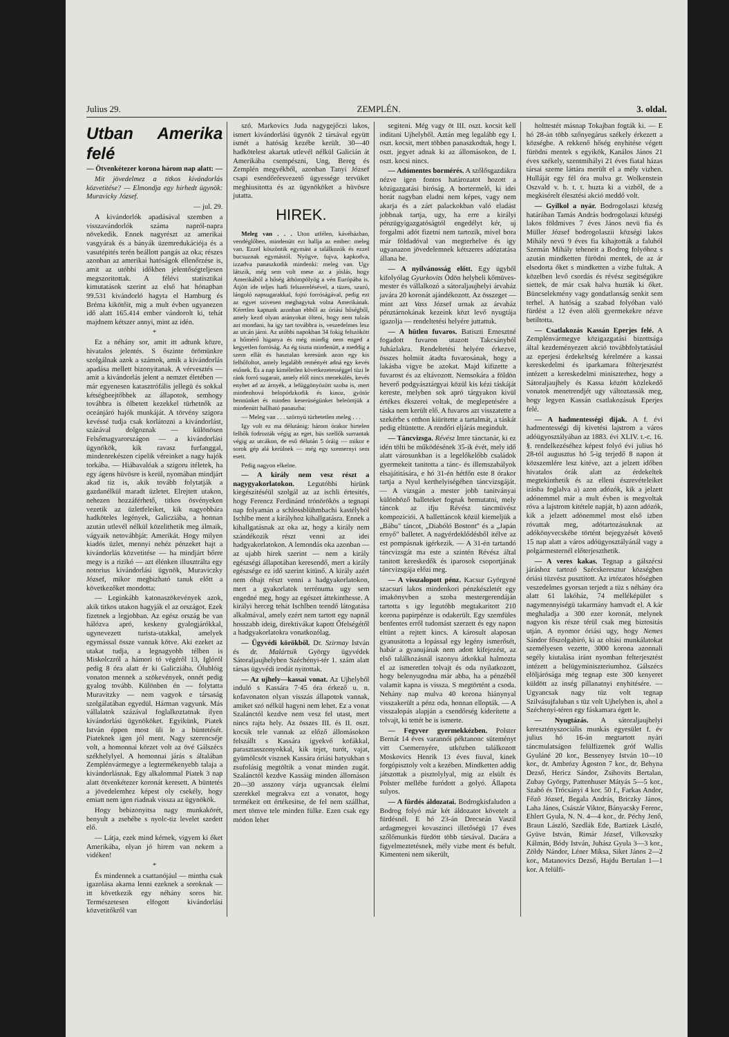Julius 29. ZEMPLÉN. 3. oldal.
Utban Amerika felé
— Ötvenkétezer korona három nap alatt: —
Mit jövedelmez a titkos kivándorlás közvetitése? — Elmondja egy hirhedt ügynök: Muravicky József.
— jul. 29.
A kivándorlók apadásával szemben a visszavándorlók száma napról-napra növekedik. Ennek nagyrészt az amerikai vasgyárak és a bányák üzemredukációja és a vasutépités terén beállott pangás az oka; részes azonban az amerikai hatóságok ellenőrzése is, amit az utóbbi időkben jelentőségteljesen megszoritottak. A félévi statisztikai kimutatások szerint az első hat hónapban 99.531 kivándorló hagyta el Hamburg és Bréma kikötőit, mig a mult évben ugyanezen idő alatt 165.414 ember vándorolt ki, tehát majdnem kétszer annyi, mint az idén.
*
Ez a néhány sor, amit itt adtunk közre, hivatalos jelentés. S őszinte örömünkre szolgálnak azok a számok, amik a kivándorlás apadása mellett bizonyitanak. A vérvesztés — amit a kivándorlás jelent a nemzet életében — már egyenesen katasztrófális jellegü és sokkal kétségbeejtőbbek az állapotok, semhogy továbbra is ölbetett kezekkel türhetnők az oceánjáró hajók munkáját. A törvény szigora kevéssé tudja csak korlátozni a kivándorlást, százával dolgoznak — különösen Felsőmagyarországon — a kivándorlási ügynökök, kik ravasz furfanggal, mindenrekészen cipelik véreinket a nagy hajók torkába. — Hiábavalóak a szigoru itéletek, ha egy ágens hüvösre is kerül, nyomában mindjárt akad tiz is, akik tovább folytatják a gazdanélkül maradt üzletet. Elrejtett utakon, nehezen hozzáférhető, titkos ösvényeken vezetik az üzletfeleiket, kik nagyobbára hadköteles legények, Galicziába, a honnan azután utlevél nélkül közelithetik meg álmaik, vágyaik netovábbját: Amerikát. Hogy milyen kiadós üzlet, mennyi nehéz pénzeket hajt a kivándorlás közvetitése — ha mindjárt bőrre megy is a rizikó — azt élénken illusztrálta egy notorius kivándorlási ügynök, Muraviczky József, mikor megbizható tanuk előtt a következőket mondotta:
— Leginkább katonaszökevények azok, akik titkos utakon hagyják el az országot. Ezek fizetnek a legjobban. Az egész ország be van hálózva apró, keskeny gyalogjárókkal, ugynevezett turista-utakkal, amelyek egymással össze vannak kötve. Aki ezeket az utakat tudja, a legnagyobb télben is Miskolczról a hámori tó végéről 13, Iglóról pedig 8 óra alatt ér ki Galicziába. Ólublóig vonaton mennek a szökevények, onnét pedig gyalog tovább. Különben én — folytatta Muravitzky — nem vagyok e társaság szolgálatában egyedül. Hárman vagyunk. Más vállalatok százával foglalkoztatnak ilyen kivándorlási ügynököket. Egyikünk, Piatek István éppen most üli le a büntetését. Piateknek igen jól ment. Nagy szerencséje volt, a homonnai körzet volt az övé Gálszécs székhelylyel. A homonnai járás s általában Zemplénvármegye a legtermékenyebb talaja a kivándorlásnak. Egy alkalommal Piatek 3 nap alatt ötvenkétezer koronát keresett. A büntetés a jövedelemhez képest oly csekély, hogy emiatt nem igen riadnak vissza az ügynökök.
Hogy bebizonyitsa nagy munkakörét, benyult a zsebébe s nyolc-tiz levelet szedett elő.
— Látja, ezek mind kérnek, vigyem ki őket Amerikába, olyan jó hirem van nekem a vidéken!
*
És mindennek a csattanójául — mintha csak igazolása akarna lenni ezeknek a soroknak — itt következik egy néhány soros hir. Természetesen elfogott kivándorlási közvetitőkről van
szó. Markovics Juda nagygejőczi lakos, ismert kivándorlási ügynök 2 társával együtt ismét a hatóság kezébe került. 30—40 hadkötelest akartak utlevél nélkül Galicián át Amerikába csempészni, Ung, Bereg és Zemplén megyékből, azonban Tanyi József csapi esendőrőrsvezető ügyessége tervüket meghiusitotta és az ügynököket a hüvösre jutatta.
HIREK.
Meleg van . . . Uton utfélen, kávéházban, vendéglőben, mindenütt ezt hallja az ember: meleg van. Ezzel köszöntik egymást a találkozók és ezzel bucsuznak egymástól. Nyögve, fujva, kapkodva, izzadva panaszkodik mindenki: meleg van. Ugy látszik, még sem volt mese az a jóslás, hogy Amerikából a hőség áthömpölyög a vén Európába is. Átjött ide teljes hadi felszerelésével, a tüzes, szuró, lángoló napsugarakkal, fojtó forróságával, pedig ezt az egyet szivesen meghagytuk volna Amerikának. Kéretlen kaptunk azonban ebből az óriási hőségből, amely kezd olyan arányokat ölteni, hogy nem tulzás azt mondani, ha igy tart továbbra is, veszedelmes lesz az utcán járni. Az utóbbi napokban 34 fokig felszökött a hőmérő higanya és még mindig nem enged a kegyetlen forróság. Az ég tiszta mindenütt, a meddig a szem ellát és hasztalan keresünk azon egy kis felhőfoltot, amely legalább reményét adná egy kevés esőnek. És a nap kiméletlen következetességgel tüzi le ránk forró sugarait, amely elől nincs menekülés, kevés enyhet ad az árnyék, a lefüggönyözött szoba is, mert mindenhová belopódzkodik és kinoz, gyötör bennünket és minden keserüségünket beleöntjük a mindenütt hallható panaszba:
— Meleg van . . . szörnyü türhetetlen meleg . . .
Igy volt ez ma délutánig: három órakor hirtelen felhők fodrozták végig az eget, hüs szellők surrantak végig az utcákon, de eső délután 5 óráig — mikor e sorok gép alá kerülnek — még egy szemernyi sem esett.
Pedig nagyon elkelne.
— A király nem vesz részt a nagygyakorlatokon. Legutóbbi hirünk kiegészitéséül szolgál az az ischli értesités, hogy Ferencz Ferdinánd trónörökös a tegnapi nap folyamán a schlossblühmbachi kastélyból Ischlbe ment a királyhoz kihallgatásra. Ennek a kihallgatásnak az oka az, hogy a király nem szándékozik részt venni az idei hadgyakorlatokon. A lemondás oka azonban — az ujabb hirek szerint — nem a király egészségi állapotában keresendő, mert a király egészsége ez idő szerint kitünő. A király azért nem óhajt részt venni a hadgyakorlatokon, mert a gyakorlatok terrénuma ugy sem engedné meg, hogy az egészet áttekinthesse. A királyi herceg tehát Ischlben teendő látogatása alkalmával, amely ezért nem tartott egy napnál hosszabb ideig, direktivákat kapott Őfelségétől a hadgyakorlatokra vonatkozólag.
— Ügyvédi körökből. Dr. Szirmay István és dr. Malártsik György ügyvédek Sátoraljaujhelyben Széchényi-tér 1. szám alatt társas ügyvédi irodát nyitottak.
— Az ujhely—kassai vonat. Az Ujhelyből induló s Kassára 7·45 óra érkező u. n. kofavonaton olyan visszás állapotok vannak, amiket szó nélkül hagyni nem lehet. Ez a vonat Szalánctól kezdve nem vesz fel utast, mert nincs rajta hely. Az összes III. és II. oszt. kocsik tele vannak az előző állomásokon felszállt s Kassára igyekvő kofákkal, parasztasszonyokkal, kik tejet, turót, vajat, gyümölcsöt visznek Kassára óriási batyukban s zsufolásig megtöltik a vonat minden zugát. Szalánctól kezdve Kassáig minden állomáson 20—30 asszony várja ugyancsak élelmi szerekkel megrakva ezt a vonatot, hogy termékeit ott értékesitse, de fel nem szállhat, mert tömve tele minden fülke. Ezen csak egy módon lehet
segiteni. Még vagy öt III. oszt. kocsit kell inditani Ujhelyből. Aztán meg legalább egy I. oszt. kocsit, mert többen panaszkodtak, hogy I. oszt. jegyet adnak ki az állomásokon, de I. oszt. kocsi nincs.
— Adómentes bormérés. A szőlősgazdákra nézve igen fontos határozatot hozott a közigazgatási biróság. A bortermelő, ki idei borát nagyban eladni nem képes, vagy nem akarja és a zárt palackokban való eladást jobbnak tartja, ugy, ha erre a királyi pénzügyigazgatóságtól engedélyt kér, uj forgalmi adót fizetni nem tartozik, mivel bora már földadóval van megterhelve és igy ugyanazon jövedelemnek kétszeres adóztatása állana be.
— A nyilvánosság előtt. Egy ügyből kifolyólag Gyurkovits Ödön helybeli kőmüves-mester és vállalkozó a sátoraljaujhelyi árvaház javára 20 koronát ajándékozott. Az összeget — mint azt Vass József urnak az árvaház pénztárnokának kezeink közt levő nyugtája igazolja — rendeltetési helyére juttattuk.
— A hütlen fuvaros. Batiszti Ernesztné fogadott fuvaron utazott Takcsányból Juházlakra. Rendeltetési helyére érkezve, összes holmiit átadta fuvarosának, hogy a lakásba vigye be azokat. Majd kifizette a fuvarost és az eltávozott. Nemsokára a földön heverő podgyásztárgyai közül kis kézi táskáját kereste, melyben sok apró tárgyakon kivül értékes ékszerei voltak, de meglepetésére a táska nem került elő. A fuvaros azt visszatette a szekérbe s otthon kiüritette a tartalmát, a táskát pedig eltüntette. A rendőri eljárás megindult.
— Táncvizsga. Révész Imre tánctanár, ki ez idén tölti be működésének 35-ik évét, mely idő alatt városunkban is a legelőkelőbb családok gyermekeit tanitotta a tánc- és illemszabályok elsajátitására, e hó 31-én hétfőn este 8 órakor tartja a Nyul kerthelyiségében táncvizsgáját. — A vizsgán a mester jobb tanitványai különböző balleteket fognak bemutatni, mely táncok az ifju Révész táncmüvész kompoziciói. A ballettáncok közül kiemeljük a „Bábu" táncot, „Diabóló Bostont" és a „Japán ernyő" balletet. A nagyérdeklődésből itélve az est pompásnak igérkezik. — A 31-én tartandó táncvizsgát ma este a szintén Révész által tanitott kereskedők és iparosok csoportjának táncvizsgája előzi meg.
— A visszalopott pénz. Kacsur Györgyné szacsuri lakos mindenkori pénzkészletét egy imakönyvben a szoba mestergerendáján tartotta s igy legutóbb megtakaritott 210 korona papirpénze is odakerült. Egy szemfüles benfentes erről tudomást szerzett és egy napon eltünt a rejtett kincs. A károsult alaposan gyanusitotta a lopással egy legény ismerősét, habár a gyanujának nem adott kifejezést, az első találkozásnál iszonyu átkokkal halmozta el az ismeretlen tolvajt és oda nyilatkozott, hogy belenyugodna már abba, ha a pénzéből valamit kapna is vissza. S megtörtént a csoda. Nehány nap mulva 40 korona hiánynyal visszakerült a pénz oda, honnan ellopták. — A visszalopás alapján a csendőrség kiderítette a tolvajt, ki tettét be is ismerte.
— Fegyver gyermekkézben. Polster Bernát 14 éves varannói péktanonc süteményt vitt Csemernyére, utközben találkozott Moskovics Henrik 13 éves fiuval, kinek forgópisztoly volt a kezében. Mindketten addig játszottak a pisztolylyal, mig az elsült és Polster mellébe furódott a golyó. Állapota sulyos.
— A fürdés áldozatai. Bodrogkisfaludon a Bodrog folyó már két áldozatot követelt a fürdésnél. E hó 23-án Drecseán Vaszil ardagmegyei kovaszinci illetőségü 17 éves szőlőmunkás fürdött több társával. Dacára a figyelmeztetésnek, mély vizbe ment és befult. Kimenteni nem sikerült,
holttestét másnap Tokajban fogták ki. — E hó 28-án több szőnyegárus székely érkezett a községbe. A rekkenő hőség enyhitése végett fürödni mentek s egyikök, Kanálos János 21 éves székely, szentmihályi 21 éves fiatal házas társai szeme láttára merült el a mély vizben. Hulláját egy fél óra mulva gr. Wolkenstein Oszvald v. b. t. t. huzta ki a vizből, de a megkisérelt élesztési akció meddő volt.
— Gyilkol a nyár. Bodrogolaszi község határában Tamás András bodrogolaszi községi lakos földmives 7 éves János nevü fia és Müller József bodrogolaszii községi lakos Mihály nevü 9 éves fia kihajtották a faluból Szemán Mihály teheneit a Bodrog folyóhoz s azután mindketten fürödni mentek, de az ár elsodorta őket s mindketten a vizbe fultak. A közelben levő csordás és révész segitségükre siettek, de már csak halva huzták ki őket. Büncselekmény vagy gondatlanság senkit sem terhel. A hatóság a szabad folyóban való fürdést a 12 éven alóli gyermekekre nézve betiltotta.
— Csatlakozás Kassán Eperjes felé. A Zemplénvármegye közigazgatási bizottsága által kezdeményezett akció továbbfolytatásául az eperjesi érdekeltség kérelmére a kassai kereskedelmi és iparkamara fölterjesztést intézett a kereskedelmi miniszterhez, hogy a Sátoraljaujhely és Kassa között közlekedő vonatok menetrendjét ugy változtassák meg, hogy legyen Kassán csatlakozásuk Eperjes felé.
— A hadmentességi dijak. A f. évi hadmentességi dij kivetési lajstrom a város adóügyosztályában az 1883. évi XLIV. t.-c. 16. §. rendelkezéséhez képest folyó évi julius hó 28-tól augusztus hó 5-ig terjedő 8 napon át közszemlére lesz kitéve, azt a jelzett időben hivatalos órák alatt az érdekeltek megtekinthetik és az elleni észrevételeiket irásba foglalva a) azon adózók, kik a jelzett adónemmel már a mult évben is megvoltak róva a lajstrom kitétele napját, b) azon adózók, kik a jelzett adónemmel most első izben róvattak meg, adótartozásuknak az adókönyvecskébe történt bejegyzését követő 15 nap alatt a város adóügyosztályánál vagy a polgármesternél előterjeszthetik.
— A veres kakas. Tegnap a gálszécsi járáshoz tartozó Szécskeresztur községben óriási tüzvész pusztitott. Az irtózatos hőségben veszedelmes gyorsan terjedt a tüz s néhány óra alatt 61 lakóház, 74 melléképület s nagymennyiségü takarmány hamvadt el. A kár meghaladja a 300 ezer koronát, melynek nagyon kis része térül csak meg biztositás utján. A nyomor óriási ugy, hogy Nemes Sándor főszolgabiró, ki az oltási munkálatokat személyesen vezette, 3000 korona azonnali segély kiutalása iránt nyomban felterjesztést intézett a belügyminiszteriumhoz. Gálszécs elöljárósága még tegnap este 300 kenyeret küldött az inség pillanatnyi enyhitésére. — Ugyancsak nagy tüz volt tegnap Szilvásujfaluban s tüz volt Ujhelyben is, ahol a Széchenyi-téren egy fáskamara égett le.
— Nyugtázás. A sátoraljaujhelyi keresztényszociális munkás egyesület f. év julius hó 16-án megtartott nyári táncmulatságon felülfizettek gróf Wallis Gyuláné 20 kor., Bessenyey István 10—10 kor., dr. Ambrózy Ágoston 7 kor., dr. Behyna Dezső, Hericz Sándor, Zsihovits Bertalan, Zubay György, Pattenhuser Mátyás 5—5 kor., Szabó és Trócsányi 4 kor. 50 f., Farkas Andor, Főző József, Begala András, Briczky János, Laha János, Császár Viktor, Bányacsky Ferenc, Ehlert Gyula, N. N. 4—4 kor., dr. Péchy Jenő, Braun László, Szedlák Ede, Bartizek László, Gyüve István, Rimár József, Vilkovszky Kálmán, Bódy István, Juhász Gyula 3—3 kor., Zöldy Nándor, Léner Miksa, Siket János 2—2 kor., Matanovics Dezső, Hajdu Bertalan 1—1 kor. A felülfi-